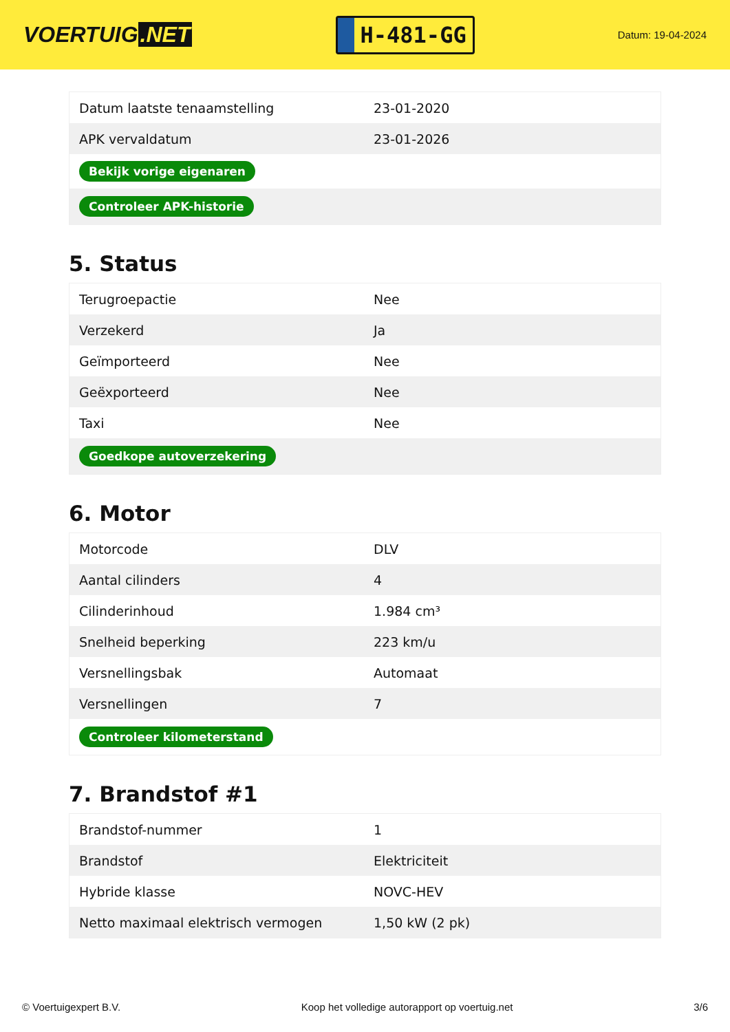VOERTUIG.NET
H-481-GG
Datum: 19-04-2024
| Datum laatste tenaamstelling | 23-01-2020 |
| APK vervaldatum | 23-01-2026 |
| Bekijk vorige eigenaren | |
| Controleer APK-historie | |
5. Status
| Terugroepactie | Nee |
| Verzekerd | Ja |
| Geïmporteerd | Nee |
| Geëxporteerd | Nee |
| Taxi | Nee |
| Goedkope autoverzekering | |
6. Motor
| Motorcode | DLV |
| Aantal cilinders | 4 |
| Cilinderinhoud | 1.984 cm³ |
| Snelheid beperking | 223 km/u |
| Versnellingsbak | Automaat |
| Versnellingen | 7 |
| Controleer kilometerstand | |
7. Brandstof #1
| Brandstof-nummer | 1 |
| Brandstof | Elektriciteit |
| Hybride klasse | NOVC-HEV |
| Netto maximaal elektrisch vermogen | 1,50 kW (2 pk) |
© Voertuigexpert B.V. Koop het volledige autorapport op voertuig.net 3/6